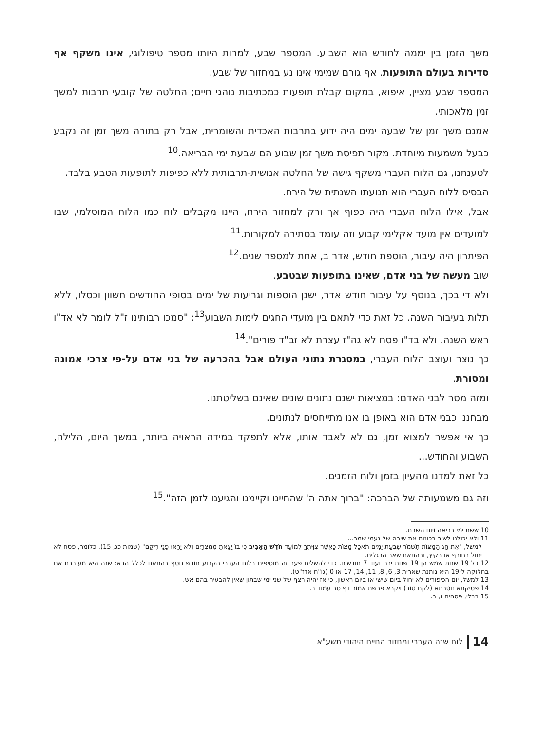משך הזמן בין יממה לחודש הוא השבוע. המספר שבע, למרות היותו מספר טיפולוגי, אינו משקף אף סדירות בעולם התופעות. אף גורם שמימי אינו נע במחזור של שבע.
המספר שבע מציין, איפוא, במקום קבלת תופעות כמכתיבות נוהגי חיים; החלטה של קובעי תרבות למשך זמן מלאכותי.
אמנם משך זמן של שבעה ימים היה ידוע בתרבות האכדית והשומרית, אבל רק בתורה משך זמן זה נקבע כבעל משמעות מיוחדת. מקור תפיסת משך זמן שבוע הם שבעת ימי הבריאה.<sup>10</sup>
לטענתנו, גם הלוח העברי משקף גישה של החלטה אנושית-תרבותית ללא כפיפות לתופעות הטבע בלבד.
הבסיס ללוח העברי הוא תנועתו השנתית של הירח.
אבל, אילו הלוח העברי היה כפוף אך ורק למחזור הירח, היינו מקבלים לוח כמו הלוח המוסלמי, שבו למועדים אין מועד אקלימי קבוע וזה עומד בסתירה למקורות.<sup>11</sup>
הפיתרון היה עיבור, הוספת חודש, אדר ב, אחת למספר שנים.<sup>12</sup>
שוב מעשה של בני אדם, שאינו בתופעות שבטבע.
ולא די בכך, בנוסף על עיבור חודש אדר, ישנן הוספות וגריעות של ימים בסופי החודשים חשוון וכסלו, ללא תלות בעיבור השנה. כל זאת כדי לתאם בין מועדי החגים לימות השבוע<sup>13</sup>: "סמכו רבותינו ז"ל לומר לא אד"ו ראש השנה. ולא בד"ו פסח לא גה"ז עצרת לא זב"ד פורים".<sup>14</sup>
כך נוצר ועוצב הלוח העברי, במסגרת נתוני העולם אבל בהכרעה של בני אדם על-פי צרכי אמונה ומסורת.
ומזה מסר לבני האדם: במציאות ישנם נתונים שונים שאינם בשליטתנו.
מבחננו כבני אדם הוא באופן בו אנו מתייחסים לנתונים.
כך אי אפשר למצוא זמן, גם לא לאבד אותו, אלא לתפקד במידה הראויה ביותר, במשך היום, הלילה, השבוע והחודש...
כל זאת למדנו מהעיון בזמן ולוח הזמנים.
וזה גם משמעותה של הברכה: "ברוך אתה ה' שהחיינו וקיימנו והגיענו לזמן הזה".<sup>15</sup>
10 ששת ימי בריאה ויום השבת.
11 ולא יכולנו לשיר בכונות את שירה של נעמי שמר...
למשל, "אֶת חַג הַמַּצּוֹת תִּשְׁמֹר שִׁבְעַת יָמִים תֹּאכַל מַצּוֹת כַּאֲשֶׁר צִוִּיתִךָ לְמוֹעֵד חֹדֶשׁ הָאָבִיב כִּי בוֹ יָצָאתָ מִמִּצְרָיִם וְלֹא יֵרָאוּ פָנַי רֵיקָם" (שמות כג, 15). כלומר, פסח לא יחול בחורף או בקיץ, ובהתאם שאר הרגלים.
12 כל 19 שנות שמש הן 19 שנות ירח ועוד 7 חודשים. כדי להשלים פער זה מוסיפים בלוח העברי הקבוע חודש נוסף בהתאם לכלל הבא: שנה היא מעוברת אם בחלוקה ל-19 היא נותנת שארית 3, 6, 8, 11, 14, 17 או 0 (גו"ח אדז"ט).
13 למשל, יום הכיפורים לא יחול ביום שישי או ביום ראשון, כי אז יהיה רצף של שני ימי שבתון שאין להבעיר בהם אש.
14 פסיקתא זוטרתא (לקח טוב) ויקרא פרשת אמור דף סב עמוד ב.
15 בבלי, פסחים ז, ב.
14 לוח שנה העברי ומחזור החיים היהודי תשע"א